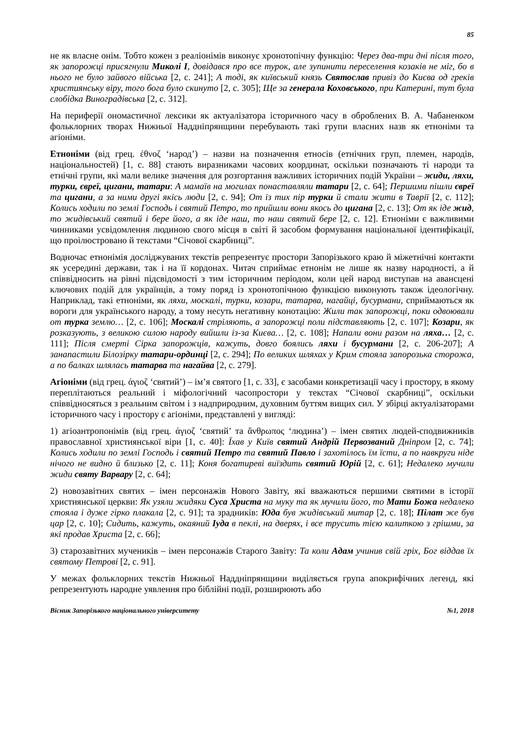85
не як власне онім. Тобто кожен з реаліонімів виконує хронотопічну функцію: Через два-три дні після того, як запорожці присягнули Миколі І, довідався про все турок, але зупинити переселення козаків не міг, бо в нього не було зайвого війська [2, с. 241]; А тоді, як київський князь Святослав привіз до Києва од греків християнську віру, того бога було скинуто [2, с. 305]; Ще за генерала Коховського, при Катерині, тут була слобідка Виноградівська [2, с. 312].
На периферії ономастичної лексики як актуалізатора історичного часу в оброблених В. А. Чабаненком фольклорних творах Нижньої Наддніпрянщини перебувають такі групи власних назв як етноніми та агіоніми.
Етноніми (від грец. έθνοζ ‘народ’) – назви на позначення етносів (етнічних груп, племен, народів, національностей) [1, с. 88] стають виразниками часових координат, оскільки позначають ті народи та етнічні групи, які мали велике значення для розгортання важливих історичних подій України – жиди, ляхи, турки, євреї, цигани, татари: А мамаїв на могилах понаставляли татари [2, с. 64]; Першими пішли євреї та цигани, а за ними другі якісь люди [2, с. 94]; От із тих пір турки й стали жити в Таврії [2, с. 112]; Колись ходили по землі Господь і святий Петро, то прийшли вони якось до цигана [2, с. 13]; От як іде жид, то жидівський святий і бере його, а як іде наш, то наш святий бере [2, с. 12]. Етноніми є важливими чинниками усвідомлення людиною свого місця в світі й засобом формування національної ідентифікації, що проілюстровано й текстами “Січової скарбниці”.
Водночас етнонімія досліджуваних текстів репрезентує простори Запорізького краю й міжетнічні контакти як усередині держави, так і на її кордонах. Читач сприймає етнонім не лише як назву народності, а й співвідносить на рівні підсвідомості з тим історичним періодом, коли цей народ виступав на авансцені ключових подій для українців, а тому поряд із хронотопічною функцією виконують також ідеологічну. Наприклад, такі етноніми, як ляхи, москалі, турки, козари, татарва, нагайці, бусурмани, сприймаються як вороги для українського народу, а тому несуть негативну конотацію: Жили так запорожці, поки одвоювали от турка землю… [2, с. 106]; Москалі стріляють, а запорожці поли підставляють [2, с. 107]; Козари, як розказують, з великою силою народу вийшли із-за Києва… [2, с. 108]; Напали вони разом на ляха… [2, с. 111]; Після смерті Сірка запорожців, кажуть, довго боялись ляхи і бусурмани [2, с. 206-207]; А занапастили Білозірку татари-ординці [2, с. 294]; По великих шляхах у Крим стояла запорозька сторожа, а по балках шлялась татарва та нагайва [2, с. 279].
Агіоніми (від грец. άγιοζ ‘святий’) – ім’я святого [1, с. 33], є засобами конкретизації часу і простору, в якому переплітаються реальний і міфологічний часопростори у текстах “Січової скарбниці”, оскільки співвідносяться з реальним світом і з надприродним, духовним буттям вищих сил. У збірці актуалізаторами історичного часу і простору є агіоніми, представлені у вигляді:
1) агіоантропонімів (від грец. άγιοζ ‘святий’ та ἄνθρωπος ‘людина’) – імен святих людей-сподвижників православної християнської віри [1, с. 40]: Їхав у Київ святий Андрій Первозваний Дніпром [2, с. 74]; Колись ходили по землі Господь і святий Петро та святий Павло і захотілось їм їсти, а по навкруги ніде нічого не видно й близько [2, с. 11]; Коня богатиреві виїздить святий Юрій [2, с. 61]; Недалеко мучили жиди святу Варвару [2, с. 64];
2) новозавітних святих – імен персонажів Нового Завіту, які вважаються першими святими в історії християнської церкви: Як узяли жидяки Суса Христа на муку та як мучили його, то Мати Божа недалеко стояла і дуже гірко плакала [2, с. 91]; та зрадників: Юда був жидівський митар [2, с. 18]; Пілат же був цар [2, с. 10]; Сидить, кажуть, окаяний Іуда в пеклі, на дверях, і все трусить тією калиткою з грішми, за які продав Христа [2, с. 66];
3) старозавітних мучеників – імен персонажів Старого Завіту: Та коли Адам учинив свій гріх, Бог віддав їх святому Петрові [2, с. 91].
У межах фольклорних текстів Нижньої Наддніпрянщини виділяється група апокрифічних легенд, які репрезентують народне уявлення про біблійні події, розширюють або
Вісник Запорізького національного університету №1, 2018